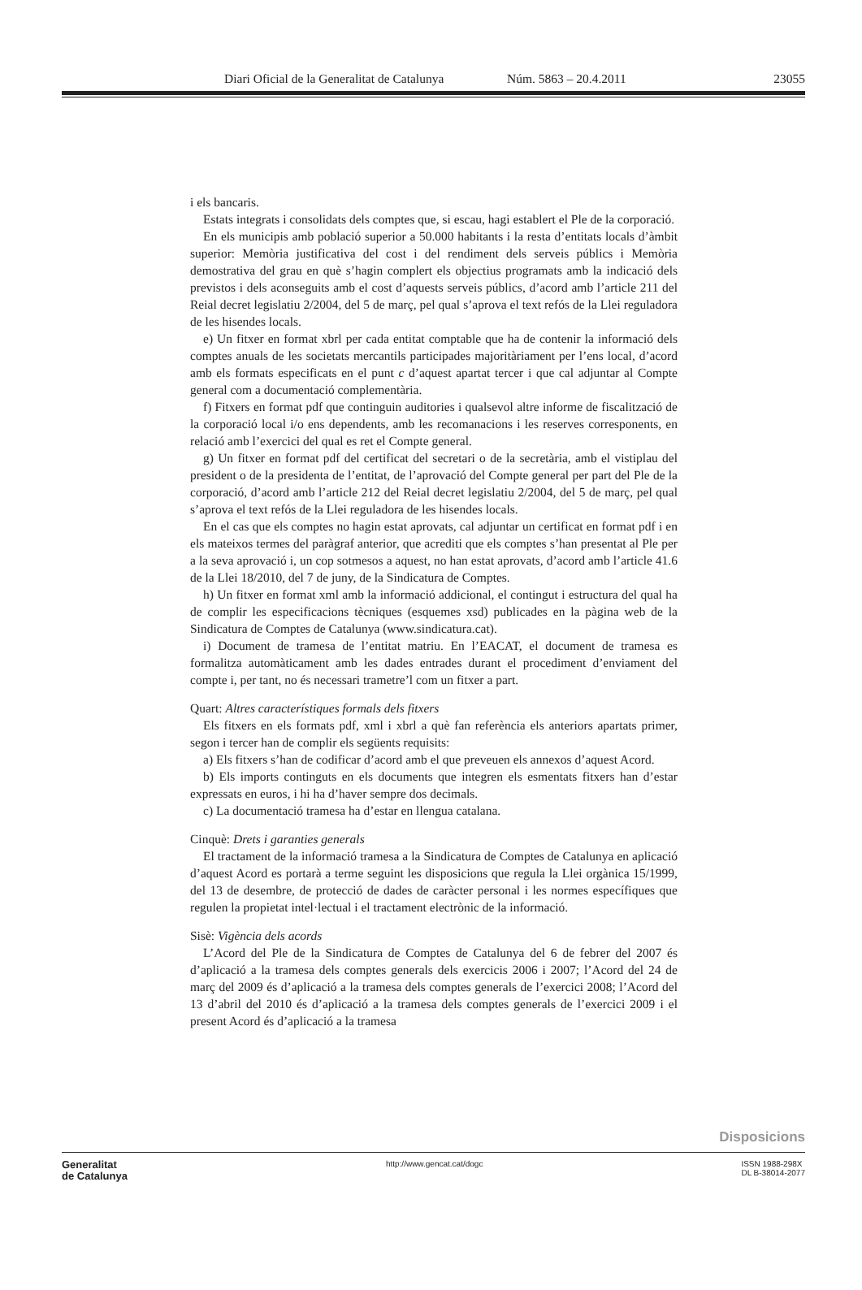Diari Oficial de la Generalitat de Catalunya Núm. 5863 – 20.4.2011 23055
i els bancaris.
Estats integrats i consolidats dels comptes que, si escau, hagi establert el Ple de la corporació.
En els municipis amb població superior a 50.000 habitants i la resta d’entitats locals d’àmbit superior: Memòria justificativa del cost i del rendiment dels serveis públics i Memòria demostrativa del grau en què s’hagin complert els objectius programats amb la indicació dels previstos i dels aconseguits amb el cost d’aquests serveis públics, d’acord amb l’article 211 del Reial decret legislatiu 2/2004, del 5 de març, pel qual s’aprova el text refós de la Llei reguladora de les hisendes locals.
e) Un fitxer en format xbrl per cada entitat comptable que ha de contenir la informació dels comptes anuals de les societats mercantils participades majoritàriament per l’ens local, d’acord amb els formats especificats en el punt c d’aquest apartat tercer i que cal adjuntar al Compte general com a documentació complementària.
f) Fitxers en format pdf que continguin auditories i qualsevol altre informe de fiscalització de la corporació local i/o ens dependents, amb les recomanacions i les reserves corresponents, en relació amb l’exercici del qual es ret el Compte general.
g) Un fitxer en format pdf del certificat del secretari o de la secretària, amb el vistiplau del president o de la presidenta de l’entitat, de l’aprovació del Compte general per part del Ple de la corporació, d’acord amb l’article 212 del Reial decret legislatiu 2/2004, del 5 de març, pel qual s’aprova el text refós de la Llei reguladora de les hisendes locals.
En el cas que els comptes no hagin estat aprovats, cal adjuntar un certificat en format pdf i en els mateixos termes del paràgraf anterior, que acrediti que els comptes s’han presentat al Ple per a la seva aprovació i, un cop sotmesos a aquest, no han estat aprovats, d’acord amb l’article 41.6 de la Llei 18/2010, del 7 de juny, de la Sindicatura de Comptes.
h) Un fitxer en format xml amb la informació addicional, el contingut i estructura del qual ha de complir les especificacions tècniques (esquemes xsd) publicades en la pàgina web de la Sindicatura de Comptes de Catalunya (www.sindicatura.cat).
i) Document de tramesa de l’entitat matriu. En l’EACAT, el document de tramesa es formalitza automàticament amb les dades entrades durant el procediment d’enviament del compte i, per tant, no és necessari trametre’l com un fitxer a part.
Quart: Altres característiques formals dels fitxers
Els fitxers en els formats pdf, xml i xbrl a què fan referència els anteriors apartats primer, segon i tercer han de complir els següents requisits:
a) Els fitxers s’han de codificar d’acord amb el que preveuen els annexos d’aquest Acord.
b) Els imports continguts en els documents que integren els esmentats fitxers han d’estar expressats en euros, i hi ha d’haver sempre dos decimals.
c) La documentació tramesa ha d’estar en llengua catalana.
Cinquè: Drets i garanties generals
El tractament de la informació tramesa a la Sindicatura de Comptes de Catalunya en aplicació d’aquest Acord es portarà a terme seguint les disposicions que regula la Llei orgànica 15/1999, del 13 de desembre, de protecció de dades de caràcter personal i les normes específiques que regulen la propietat intel·lectual i el tractament electrònic de la informació.
Sisè: Vigència dels acords
L’Acord del Ple de la Sindicatura de Comptes de Catalunya del 6 de febrer del 2007 és d’aplicació a la tramesa dels comptes generals dels exercicis 2006 i 2007; l’Acord del 24 de març del 2009 és d’aplicació a la tramesa dels comptes generals de l’exercici 2008; l’Acord del 13 d’abril del 2010 és d’aplicació a la tramesa dels comptes generals de l’exercici 2009 i el present Acord és d’aplicació a la tramesa
Disposicions
Generalitat
de Catalunya
http://www.gencat.cat/dogc ISSN 1988-298X
DL B-38014-2077